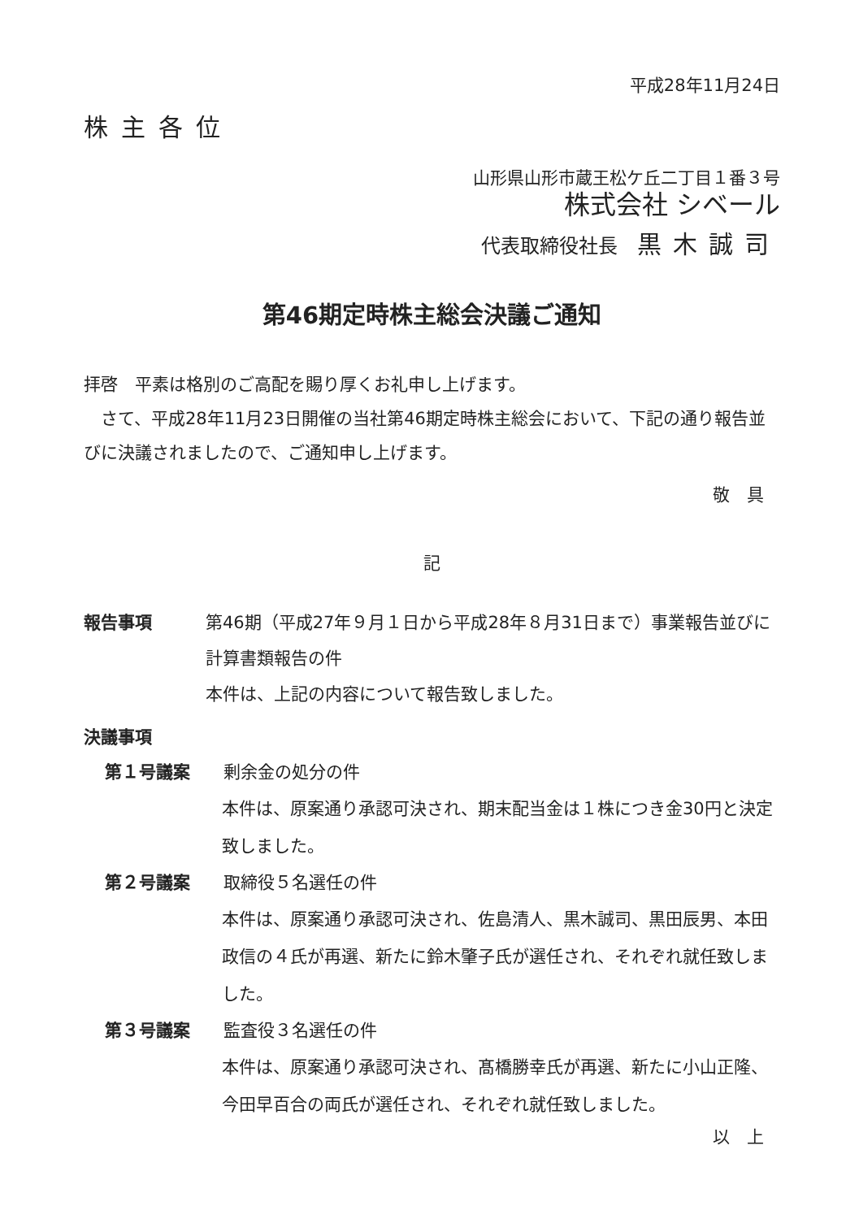平成28年11月24日
株主各位
山形県山形市蔵王松ケ丘二丁目１番３号
株式会社 シベール
代表取締役社長　黒木誠司
第46期定時株主総会決議ご通知
拝啓　平素は格別のご高配を賜り厚くお礼申し上げます。
　さて、平成28年11月23日開催の当社第46期定時株主総会において、下記の通り報告並びに決議されましたので、ご通知申し上げます。
敬　具
記
報告事項 第46期（平成27年９月１日から平成28年８月31日まで）事業報告並びに計算書類報告の件
本件は、上記の内容について報告致しました。
決議事項
第１号議案 剰余金の処分の件
本件は、原案通り承認可決され、期末配当金は１株につき金30円と決定致しました。
第２号議案 取締役５名選任の件
本件は、原案通り承認可決され、佐島清人、黒木誠司、黒田辰男、本田政信の４氏が再選、新たに鈴木肇子氏が選任され、それぞれ就任致しました。
第３号議案 監査役３名選任の件
本件は、原案通り承認可決され、髙橋勝幸氏が再選、新たに小山正隆、今田早百合の両氏が選任され、それぞれ就任致しました。
以　上